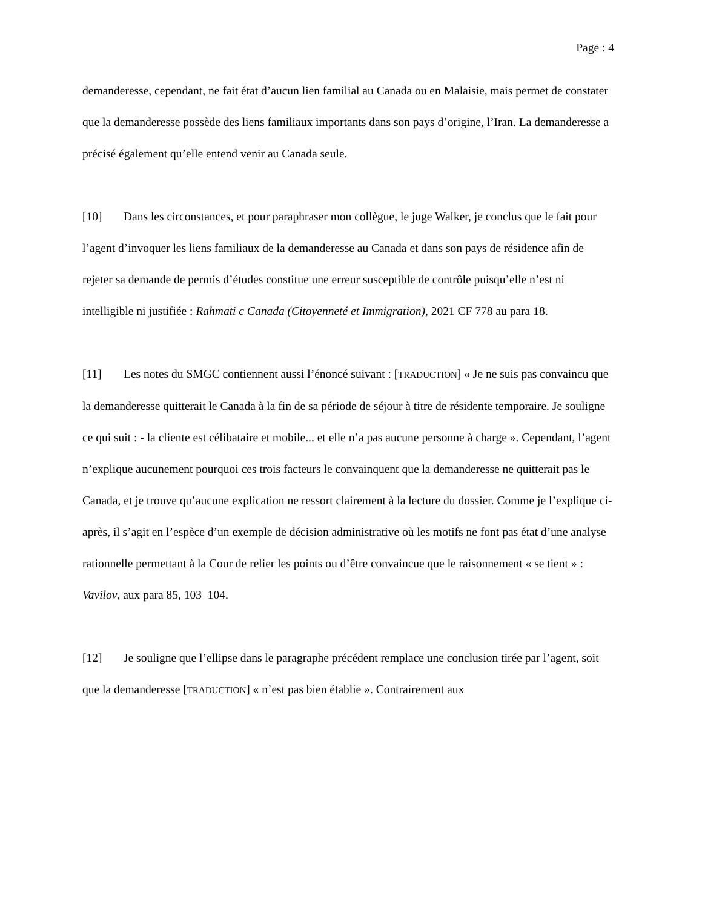Page : 4
demanderesse, cependant, ne fait état d’aucun lien familial au Canada ou en Malaisie, mais permet de constater que la demanderesse possède des liens familiaux importants dans son pays d’origine, l’Iran. La demanderesse a précisé également qu’elle entend venir au Canada seule.
[10] Dans les circonstances, et pour paraphraser mon collègue, le juge Walker, je conclus que le fait pour l’agent d’invoquer les liens familiaux de la demanderesse au Canada et dans son pays de résidence afin de rejeter sa demande de permis d’études constitue une erreur susceptible de contrôle puisqu’elle n’est ni intelligible ni justifiée : Rahmati c Canada (Citoyenneté et Immigration), 2021 CF 778 au para 18.
[11] Les notes du SMGC contiennent aussi l’énoncé suivant : [TRADUCTION] « Je ne suis pas convaincu que la demanderesse quitterait le Canada à la fin de sa période de séjour à titre de résidente temporaire. Je souligne ce qui suit : - la cliente est célibataire et mobile... et elle n’a pas aucune personne à charge ». Cependant, l’agent n’explique aucunement pourquoi ces trois facteurs le convainquent que la demanderesse ne quitterait pas le Canada, et je trouve qu’aucune explication ne ressort clairement à la lecture du dossier. Comme je l’explique ci-après, il s’agit en l’espèce d’un exemple de décision administrative où les motifs ne font pas état d’une analyse rationnelle permettant à la Cour de relier les points ou d’être convaincue que le raisonnement « se tient » : Vavilov, aux para 85, 103–104.
[12] Je souligne que l’ellipse dans le paragraphe précédent remplace une conclusion tirée par l’agent, soit que la demanderesse [TRADUCTION] « n’est pas bien établie ». Contrairement aux